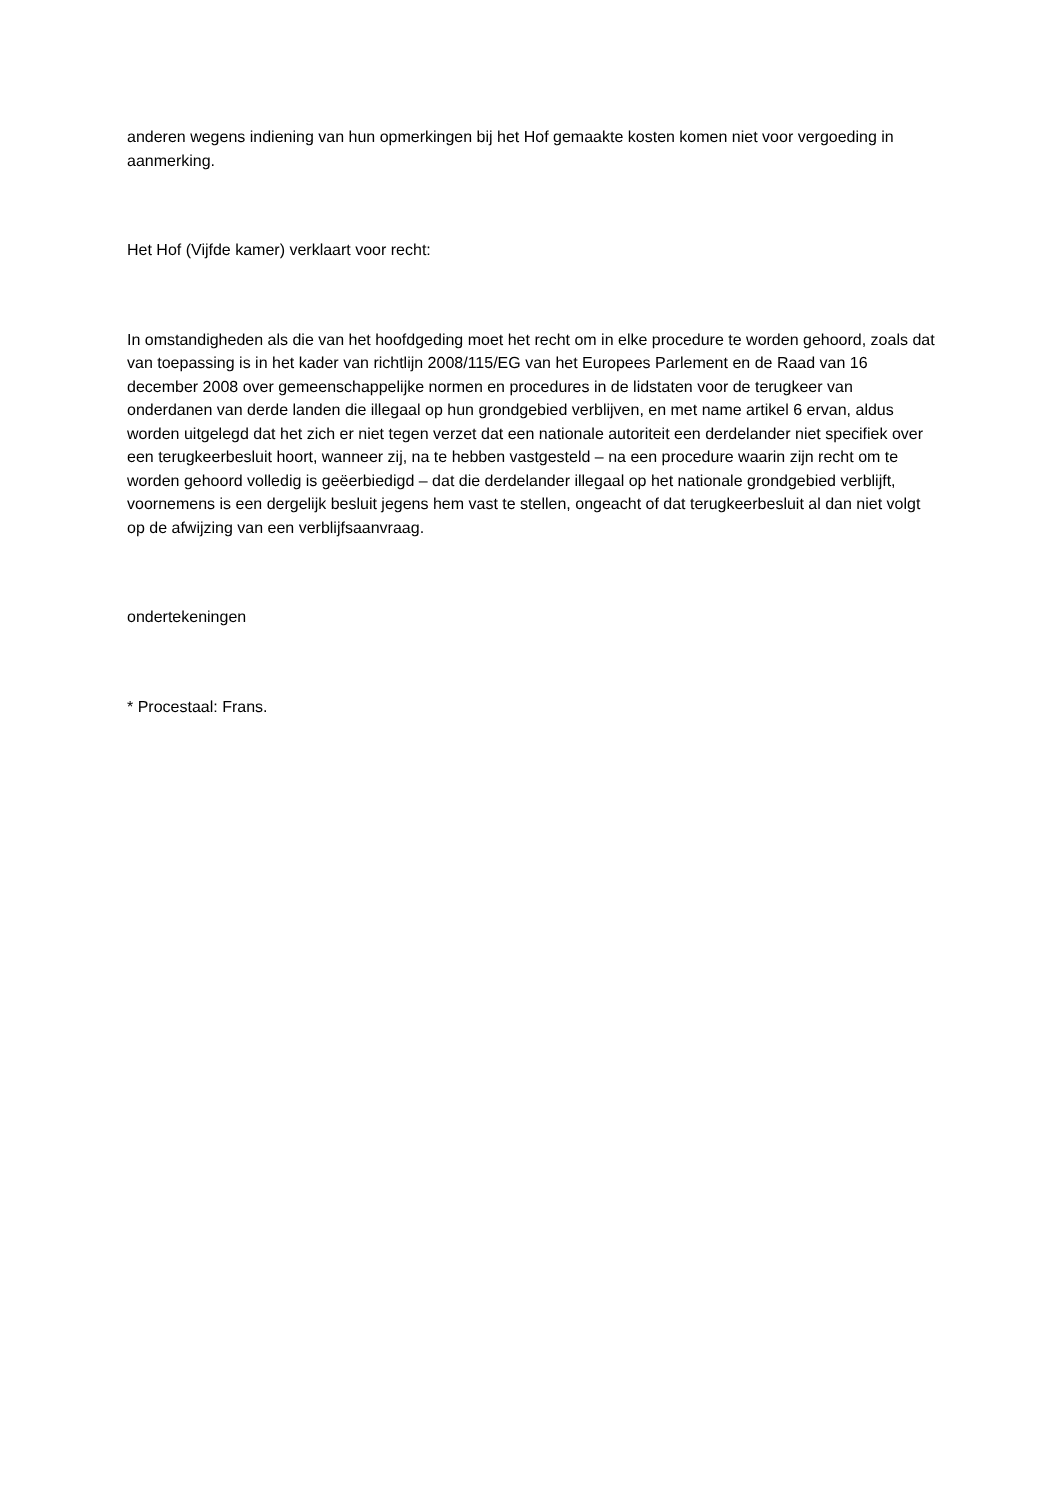anderen wegens indiening van hun opmerkingen bij het Hof gemaakte kosten komen niet voor vergoeding in aanmerking.
Het Hof (Vijfde kamer) verklaart voor recht:
In omstandigheden als die van het hoofdgeding moet het recht om in elke procedure te worden gehoord, zoals dat van toepassing is in het kader van richtlijn 2008/115/EG van het Europees Parlement en de Raad van 16 december 2008 over gemeenschappelijke normen en procedures in de lidstaten voor de terugkeer van onderdanen van derde landen die illegaal op hun grondgebied verblijven, en met name artikel 6 ervan, aldus worden uitgelegd dat het zich er niet tegen verzet dat een nationale autoriteit een derdelander niet specifiek over een terugkeerbesluit hoort, wanneer zij, na te hebben vastgesteld – na een procedure waarin zijn recht om te worden gehoord volledig is geëerbiedigd – dat die derdelander illegaal op het nationale grondgebied verblijft, voornemens is een dergelijk besluit jegens hem vast te stellen, ongeacht of dat terugkeerbesluit al dan niet volgt op de afwijzing van een verblijfsaanvraag.
ondertekeningen
* Procestaal: Frans.